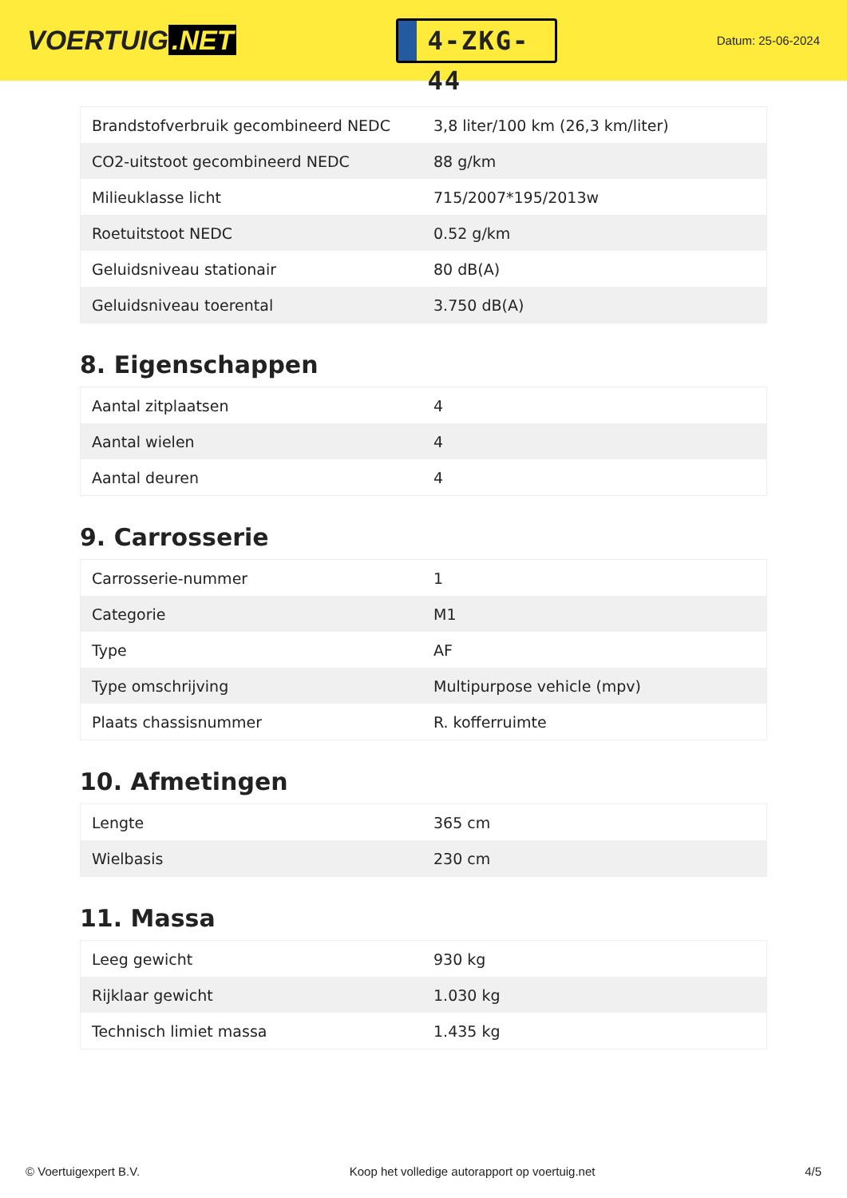VOERTUIG.NET
4-ZKG-44
Datum: 25-06-2024
| Brandstofverbruik gecombineerd NEDC | 3,8 liter/100 km (26,3 km/liter) |
| CO2-uitstoot gecombineerd NEDC | 88 g/km |
| Milieuklasse licht | 715/2007*195/2013w |
| Roetuitstoot NEDC | 0.52 g/km |
| Geluidsniveau stationair | 80 dB(A) |
| Geluidsniveau toerental | 3.750 dB(A) |
8. Eigenschappen
| Aantal zitplaatsen | 4 |
| Aantal wielen | 4 |
| Aantal deuren | 4 |
9. Carrosserie
| Carrosserie-nummer | 1 |
| Categorie | M1 |
| Type | AF |
| Type omschrijving | Multipurpose vehicle (mpv) |
| Plaats chassisnummer | R. kofferruimte |
10. Afmetingen
| Lengte | 365 cm |
| Wielbasis | 230 cm |
11. Massa
| Leeg gewicht | 930 kg |
| Rijklaar gewicht | 1.030 kg |
| Technisch limiet massa | 1.435 kg |
© Voertuigexpert B.V. Koop het volledige autorapport op voertuig.net 4/5